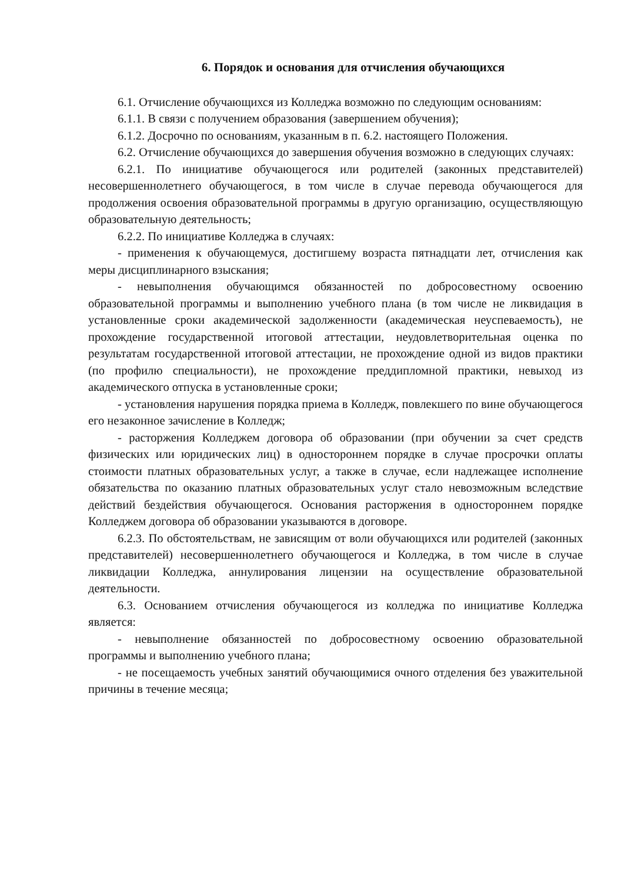6. Порядок и основания для отчисления обучающихся
6.1. Отчисление обучающихся из Колледжа возможно по следующим основаниям:
6.1.1. В связи с получением образования (завершением обучения);
6.1.2. Досрочно по основаниям, указанным в п. 6.2. настоящего Положения.
6.2. Отчисление обучающихся до завершения обучения возможно в следующих случаях:
6.2.1. По инициативе обучающегося или родителей (законных представителей) несовершеннолетнего обучающегося, в том числе в случае перевода обучающегося для продолжения освоения образовательной программы в другую организацию, осуществляющую образовательную деятельность;
6.2.2. По инициативе Колледжа в случаях:
- применения к обучающемуся, достигшему возраста пятнадцати лет, отчисления как меры дисциплинарного взыскания;
- невыполнения обучающимся обязанностей по добросовестному освоению образовательной программы и выполнению учебного плана (в том числе не ликвидация в установленные сроки академической задолженности (академическая неуспеваемость), не прохождение государственной итоговой аттестации, неудовлетворительная оценка по результатам государственной итоговой аттестации, не прохождение одной из видов практики (по профилю специальности), не прохождение преддипломной практики, невыход из академического отпуска в установленные сроки;
- установления нарушения порядка приема в Колледж, повлекшего по вине обучающегося его незаконное зачисление в Колледж;
- расторжения Колледжем договора об образовании (при обучении за счет средств физических или юридических лиц) в одностороннем порядке в случае просрочки оплаты стоимости платных образовательных услуг, а также в случае, если надлежащее исполнение обязательства по оказанию платных образовательных услуг стало невозможным вследствие действий бездействия обучающегося. Основания расторжения в одностороннем порядке Колледжем договора об образовании указываются в договоре.
6.2.3. По обстоятельствам, не зависящим от воли обучающихся или родителей (законных представителей) несовершеннолетнего обучающегося и Колледжа, в том числе в случае ликвидации Колледжа, аннулирования лицензии на осуществление образовательной деятельности.
6.3. Основанием отчисления обучающегося из колледжа по инициативе Колледжа является:
- невыполнение обязанностей по добросовестному освоению образовательной программы и выполнению учебного плана;
- не посещаемость учебных занятий обучающимися очного отделения без уважительной причины в течение месяца;